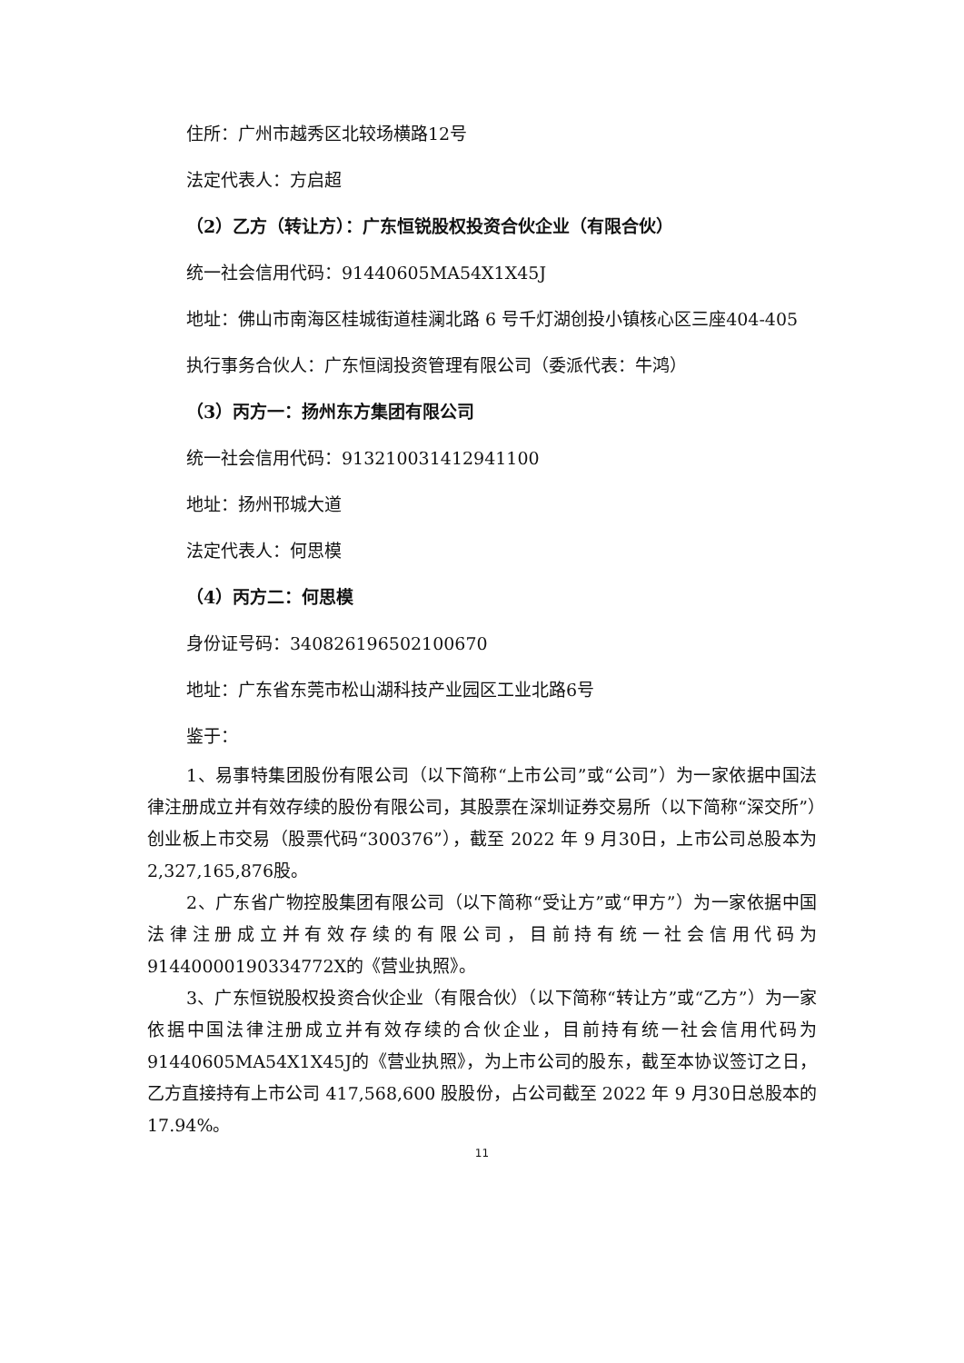住所：广州市越秀区北较场横路12号
法定代表人：方启超
（2）乙方（转让方）：广东恒锐股权投资合伙企业（有限合伙）
统一社会信用代码：91440605MA54X1X45J
地址：佛山市南海区桂城街道桂澜北路 6 号千灯湖创投小镇核心区三座404-405
执行事务合伙人：广东恒阔投资管理有限公司（委派代表：牛鸿）
（3）丙方一：扬州东方集团有限公司
统一社会信用代码：913210031412941100
地址：扬州邗城大道
法定代表人：何思模
（4）丙方二：何思模
身份证号码：340826196502100670
地址：广东省东莞市松山湖科技产业园区工业北路6号
鉴于：
1、易事特集团股份有限公司（以下简称“上市公司”或“公司”）为一家依据中国法律注册成立并有效存续的股份有限公司，其股票在深圳证券交易所（以下简称“深交所”）创业板上市交易（股票代码“300376”），截至 2022 年 9 月30日，上市公司总股本为2,327,165,876股。
2、广东省广物控股集团有限公司（以下简称“受让方”或“甲方”）为一家依据中国法律注册成立并有效存续的有限公司，目前持有统一社会信用代码为91440000190334772X的《营业执照》。
3、广东恒锐股权投资合伙企业（有限合伙）（以下简称“转让方”或“乙方”）为一家依据中国法律注册成立并有效存续的合伙企业，目前持有统一社会信用代码为91440605MA54X1X45J的《营业执照》，为上市公司的股东，截至本协议签订之日，乙方直接持有上市公司 417,568,600 股股份，占公司截至 2022 年 9 月30日总股本的17.94%。
11